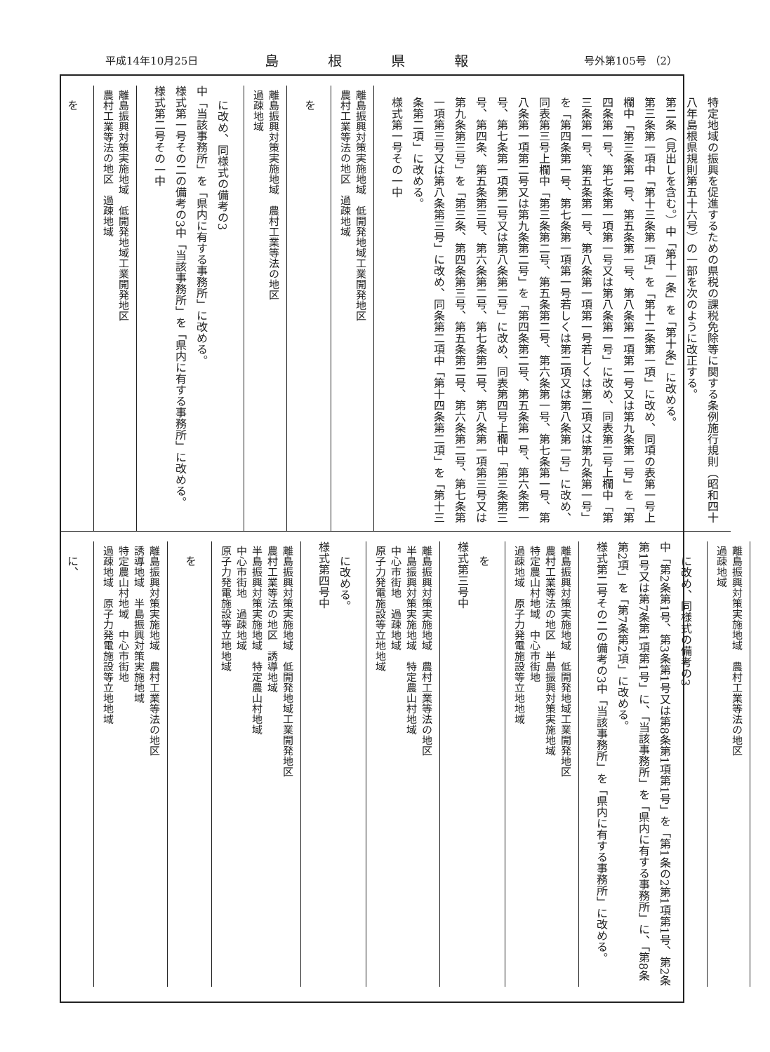平成14年10月25日 島根県報 号外第105号 （2）
特定地域の振興を促進するための県税の課税免除等に関する条例施行規則（昭和四十八年島根県規則第五十六号）の一部を次のように改正する。
第二条（見出しを含む。）中「第十一条」を「第十条」に改める。
第三条第一項中「第十三条第一項」を「第十二条第一項」に改め、同項の表第一号上欄中「第三条第一号、第五条第一号、第八条第一項第一号又は第九条第一号」を「第四条第一号、第七条第一項第一号又は第八条第一号」に改め、同表第二号上欄中「第三条第一号、第五条第一号、第八条第一項第一号若しくは第二項又は第九条第一号」を「第四条第一号、第七条第一項第一号若しくは第二項又は第八条第一号」に改め、同表第三号上欄中「第三条第二号、第五条第二号、第六条第一号、第七条第一号、第八条第一項第二号又は第九条第二号」を「第四条第二号、第五条第一号、第六条第一号、第七条第一項第二号又は第八条第二号」に改め、同表第四号上欄中「第三条第三号、第四条、第五条第三号、第六条第二号、第七条第二号、第八条第一項第三号又は第九条第三号」を「第三条、第四条第三号、第五条第二号、第六条第二号、第七条第一項第三号又は第八条第三号」に改め、同条第二項中「第十四条第二項」を「第十三条第二項」に改める。
様式第一号その一中
離島振興対策実施地域　低開発地域工業開発地区
農村工業等法の地区　過疎地域
を
離島振興対策実施地域　農村工業等法の地区
過疎地域
に改め、同様式の備考の3
中「当該事務所」を「県内に有する事務所」に改める。
様式第一号その二の備考の3中「当該事務所」を「県内に有する事務所」に改める。
様式第二号その一中
離島振興対策実施地域　低開発地域工業開発地区
農村工業等法の地区　過疎地域
を
離島振興対策実施地域　農村工業等法の地区
過疎地域
に改め、同様式の備考の3
中「第2条第1号、第3条第1号又は第8条第1項第1号」を「第1条の2第1項第1号、第2条第1号又は第7条第1項第1号」に、「当該事務所」を「県内に有する事務所」に、「第8条第2項」を「第7条第2項」に改める。
様式第二号その二の備考の3中「当該事務所」を「県内に有する事務所」に改める。
離島振興対策実施地域　低開発地域工業開発地区
農村工業等法の地区　半島振興対策実施地域
特定農山村地域　中心市街地
過疎地域　原子力発電施設等立地地域
を
様式第三号中
離島振興対策実施地域　農村工業等法の地区
半島振興対策実施地域　特定農山村地域
中心市街地　過疎地域
原子力発電施設等立地地域
に改める。
様式第四号中
離島振興対策実施地域　低開発地域工業開発地区
農村工業等法の地区　誘導地域
半島振興対策実施地域　特定農山村地域
中心市街地　過疎地域
原子力発電施設等立地地域
を
離島振興対策実施地域　農村工業等法の地区
誘導地域　半島振興対策実施地域
特定農山村地域　中心市街地
過疎地域　原子力発電施設等立地地域
に、